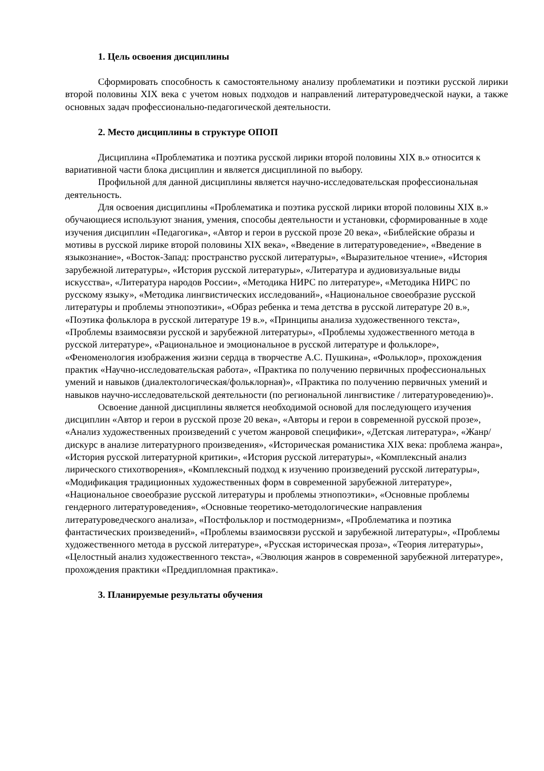1. Цель освоения дисциплины
Сформировать способность к самостоятельному анализу проблематики и поэтики русской лирики второй половины XIX века с учетом новых подходов и направлений литературоведческой науки, а также основных задач профессионально-педагогической деятельности.
2. Место дисциплины в структуре ОПОП
Дисциплина «Проблематика и поэтика русской лирики второй половины XIX в.» относится к вариативной части блока дисциплин и является дисциплиной по выбору.
Профильной для данной дисциплины является научно-исследовательская профессиональная деятельность.
Для освоения дисциплины «Проблематика и поэтика русской лирики второй половины XIX в.» обучающиеся используют знания, умения, способы деятельности и установки, сформированные в ходе изучения дисциплин «Педагогика», «Автор и герои в русской прозе 20 века», «Библейские образы и мотивы в русской лирике второй половины XIX века», «Введение в литературоведение», «Введение в языкознание», «Восток-Запад: пространство русской литературы», «Выразительное чтение», «История зарубежной литературы», «История русской литературы», «Литература и аудиовизуальные виды искусства», «Литература народов России», «Методика НИРС по литературе», «Методика НИРС по русскому языку», «Методика лингвистических исследований», «Национальное своеобразие русской литературы и проблемы этнопоэтики», «Образ ребенка и тема детства в русской литературе 20 в.», «Поэтика фольклора в русской литературе 19 в.», «Принципы анализа художественного текста», «Проблемы взаимосвязи русской и зарубежной литературы», «Проблемы художественного метода в русской литературе», «Рациональное и эмоциональное в русской литературе и фольклоре», «Феноменология изображения жизни сердца в творчестве А.С. Пушкина», «Фольклор», прохождения практик «Научно-исследовательская работа», «Практика по получению первичных профессиональных умений и навыков (диалектологическая/фольклорная)», «Практика по получению первичных умений и навыков научно-исследовательской деятельности (по региональной лингвистике / литературоведению)».
Освоение данной дисциплины является необходимой основой для последующего изучения дисциплин «Автор и герои в русской прозе 20 века», «Авторы и герои в современной русской прозе», «Анализ художественных произведений с учетом жанровой специфики», «Детская литература», «Жанр/дискурс в анализе литературного произведения», «Историческая романистика XIX века: проблема жанра», «История русской литературной критики», «История русской литературы», «Комплексный анализ лирического стихотворения», «Комплексный подход к изучению произведений русской литературы», «Модификация традиционных художественных форм в современной зарубежной литературе», «Национальное своеобразие русской литературы и проблемы этнопоэтики», «Основные проблемы гендерного литературоведения», «Основные теоретико-методологические направления литературоведческого анализа», «Постфольклор и постмодернизм», «Проблематика и поэтика фантастических произведений», «Проблемы взаимосвязи русской и зарубежной литературы», «Проблемы художественного метода в русской литературе», «Русская историческая проза», «Теория литературы», «Целостный анализ художественного текста», «Эволюция жанров в современной зарубежной литературе», прохождения практики «Преддипломная практика».
3. Планируемые результаты обучения